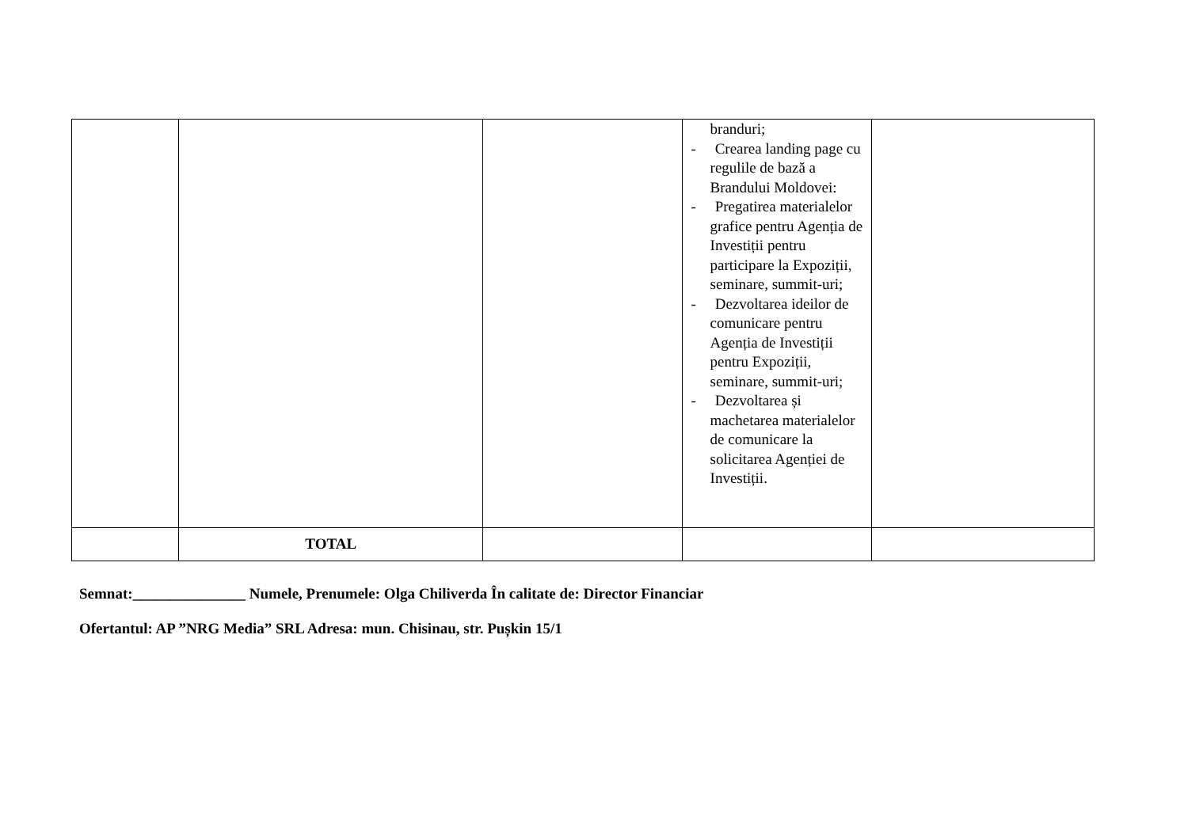| | | | branduri; - Crearea landing page cu regulile de bază a Brandului Moldovei: - Pregatirea materialelor grafice pentru Agenția de Investiții pentru participare la Expoziții, seminare, summit-uri; - Dezvoltarea ideilor de comunicare pentru Agenția de Investiții pentru Expoziții, seminare, summit-uri; - Dezvoltarea și machetarea materialelor de comunicare la solicitarea Agenției de Investiții. | |
| | TOTAL | | | |
Semnat:_______________ Numele, Prenumele: Olga Chiliverda În calitate de: Director Financiar
Ofertantul: AP ”NRG Media” SRL Adresa: mun. Chisinau, str. Pușkin 15/1